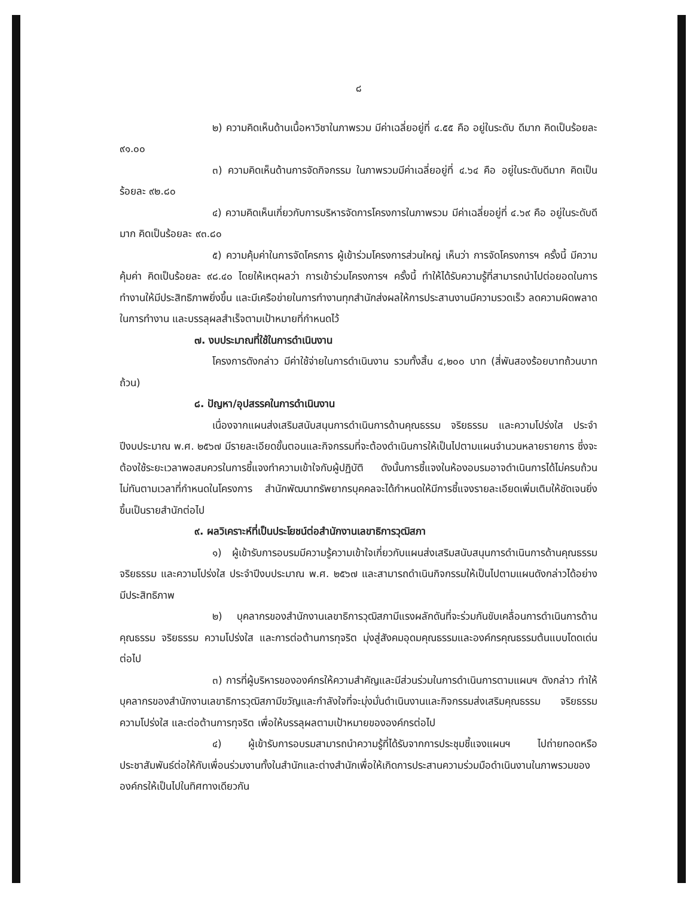๘
๒) ความคิดเห็นด้านเนื้อหาวิชาในภาพรวม มีค่าเฉลี่ยอยู่ที่ ๔.๕๕ คือ อยู่ในระดับ ดีมาก คิดเป็นร้อยละ ๙๑.๐๐
๓) ความคิดเห็นด้านการจัดกิจกรรม ในภาพรวมมีค่าเฉลี่ยอยู่ที่ ๔.๖๔ คือ อยู่ในระดับดีมาก คิดเป็นร้อยละ ๙๒.๘๐
๔) ความคิดเห็นเกี่ยวกับการบริหารจัดการโครงการในภาพรวม มีค่าเฉลี่ยอยู่ที่ ๔.๖๙ คือ อยู่ในระดับดีมาก คิดเป็นร้อยละ ๙๓.๘๐
๕) ความคุ้มค่าในการจัดโครการ ผู้เข้าร่วมโครงการส่วนใหญ่ เห็นว่า การจัดโครงการฯ ครั้งนี้ มีความคุ้มค่า คิดเป็นร้อยละ ๙๘.๔๐ โดยให้เหตุผลว่า การเข้าร่วมโครงการฯ ครั้งนี้ ทำให้ได้รับความรู้ที่สามารถนำไปต่อยอดในการทำงานให้มีประสิทธิภาพยิ่งขึ้น และมีเครือข่ายในการทำงานทุกสำนักส่งผลให้การประสานงานมีความรวดเร็ว ลดความผิดพลาดในการทำงาน และบรรลุผลสำเร็จตามเป้าหมายที่กำหนดไว้
๗. งบประมาณที่ใช้ในการดำเนินงาน
โครงการดังกล่าว มีค่าใช้จ่ายในการดำเนินงาน รวมทั้งสิ้น ๔,๒๐๐ บาท (สี่พันสองร้อยบาทถ้วนบาทถ้วน)
๘. ปัญหา/อุปสรรคในการดำเนินงาน
เนื่องจากแผนส่งเสริมสนับสนุนการดำเนินการด้านคุณธรรม จริยธรรม และความโปร่งใส ประจำปีงบประมาณ พ.ศ. ๒๕๖๗ มีรายละเอียดขั้นตอนและกิจกรรมที่จะต้องดำเนินการให้เป็นไปตามแผนจำนวนหลายรายการ ซึ่งจะต้องใช้ระยะเวลาพอสมควรในการชี้แจงทำความเข้าใจกับผู้ปฏิบัติ ดังนั้นการชี้แจงในห้องอบรมอาจดำเนินการได้ไม่ครบถ้วนไม่ทันตามเวลาที่กำหนดในโครงการ สำนักพัฒนาทรัพยากรบุคคลจะได้กำหนดให้มีการชี้แจงรายละเอียดเพิ่มเติมให้ชัดเจนยิ่งขึ้นเป็นรายสำนักต่อไป
๙. ผลวิเคราะห์ที่เป็นประโยชน์ต่อสำนักงานเลขาธิการวุฒิสภา
๑) ผู้เข้ารับการอบรมมีความรู้ความเข้าใจเกี่ยวกับแผนส่งเสริมสนับสนุนการดำเนินการด้านคุณธรรม จริยธรรม และความโปร่งใส ประจำปีงบประมาณ พ.ศ. ๒๕๖๗ และสามารถดำเนินกิจกรรมให้เป็นไปตามแผนดังกล่าวได้อย่างมีประสิทธิภาพ
๒) บุคลากรของสำนักงานเลขาธิการวุฒิสภามีแรงผลักดันที่จะร่วมกันขับเคลื่อนการดำเนินการด้านคุณธรรม จริยธรรม ความโปร่งใส และการต่อต้านการทุจริต มุ่งสู่สังคมอุดมคุณธรรมและองค์กรคุณธรรมต้นแบบโดดเด่นต่อไป
๓) การที่ผู้บริหารขององค์กรให้ความสำคัญและมีส่วนร่วมในการดำเนินการตามแผนฯ ดังกล่าว ทำให้บุคลากรของสำนักงานเลขาธิการวุฒิสภามีขวัญและกำลังใจที่จะมุ่งมั่นดำเนินงานและกิจกรรมส่งเสริมคุณธรรม จริยธรรม ความโปร่งใส และต่อต้านการทุจริต เพื่อให้บรรลุผลตามเป้าหมายขององค์กรต่อไป
๔) ผู้เข้ารับการอบรมสามารถนำความรู้ที่ได้รับจากการประชุมชี้แจงแผนฯ ไปถ่ายทอดหรือประชาสัมพันธ์ต่อให้กับเพื่อนร่วมงานทั้งในสำนักและต่างสำนักเพื่อให้เกิดการประสานความร่วมมือดำเนินงานในภาพรวมขององค์กรให้เป็นไปในทิศทางเดียวกัน